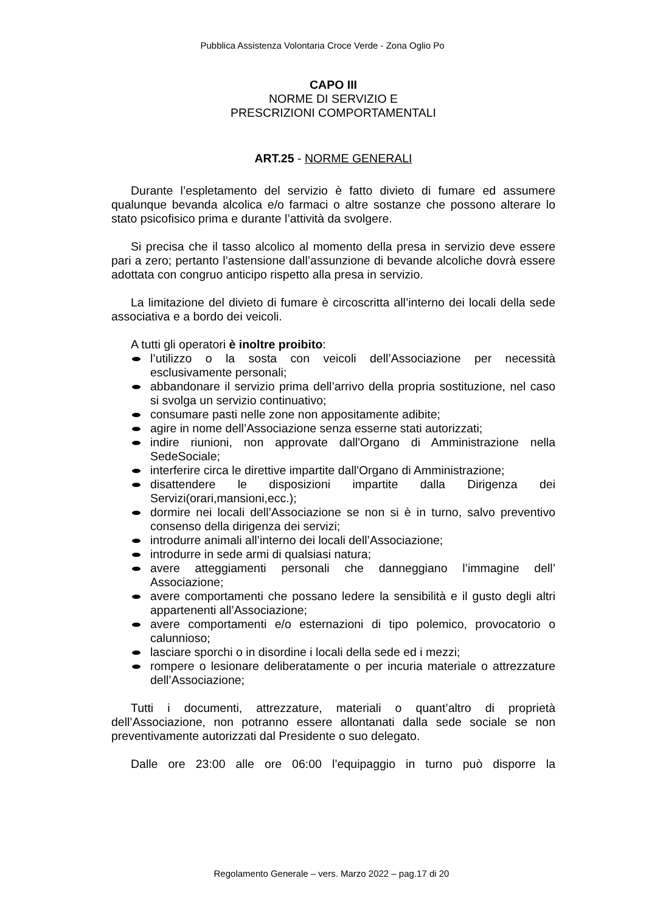Pubblica Assistenza Volontaria Croce Verde - Zona Oglio Po
CAPO III
NORME DI SERVIZIO E
PRESCRIZIONI COMPORTAMENTALI
ART.25 - NORME GENERALI
Durante l’espletamento del servizio è fatto divieto di fumare ed assumere qualunque bevanda alcolica e/o farmaci o altre sostanze che possono alterare lo stato psicofisico prima e durante l’attività da svolgere.
Si precisa che il tasso alcolico al momento della presa in servizio deve essere pari a zero; pertanto l’astensione dall’assunzione di bevande alcoliche dovrà essere adottata con congruo anticipo rispetto alla presa in servizio.
La limitazione del divieto di fumare è circoscritta all’interno dei locali della sede associativa e a bordo dei veicoli.
A tutti gli operatori è inoltre proibito:
l’utilizzo o la sosta con veicoli dell’Associazione per necessità esclusivamente personali;
abbandonare il servizio prima dell’arrivo della propria sostituzione, nel caso si svolga un servizio continuativo;
consumare pasti nelle zone non appositamente adibite;
agire in nome dell’Associazione senza esserne stati autorizzati;
indire riunioni, non approvate dall'Organo di Amministrazione nella SedeSociale;
interferire circa le direttive impartite dall'Organo di Amministrazione;
disattendere le disposizioni impartite dalla Dirigenza dei Servizi(orari,mansioni,ecc.);
dormire nei locali dell’Associazione se non si è in turno, salvo preventivo consenso della dirigenza dei servizi;
introdurre animali all’interno dei locali dell’Associazione;
introdurre in sede armi di qualsiasi natura;
avere atteggiamenti personali che danneggiano l’immagine dell’ Associazione;
avere comportamenti che possano ledere la sensibilità e il gusto degli altri appartenenti all’Associazione;
avere comportamenti e/o esternazioni di tipo polemico, provocatorio o calunnioso;
lasciare sporchi o in disordine i locali della sede ed i mezzi;
rompere o lesionare deliberatamente o per incuria materiale o attrezzature dell’Associazione;
Tutti i documenti, attrezzature, materiali o quant’altro di proprietà dell’Associazione, non potranno essere allontanati dalla sede sociale se non preventivamente autorizzati dal Presidente o suo delegato.
Dalle ore 23:00 alle ore 06:00 l’equipaggio in turno può disporre la
Regolamento Generale – vers. Marzo 2022 – pag.17 di 20